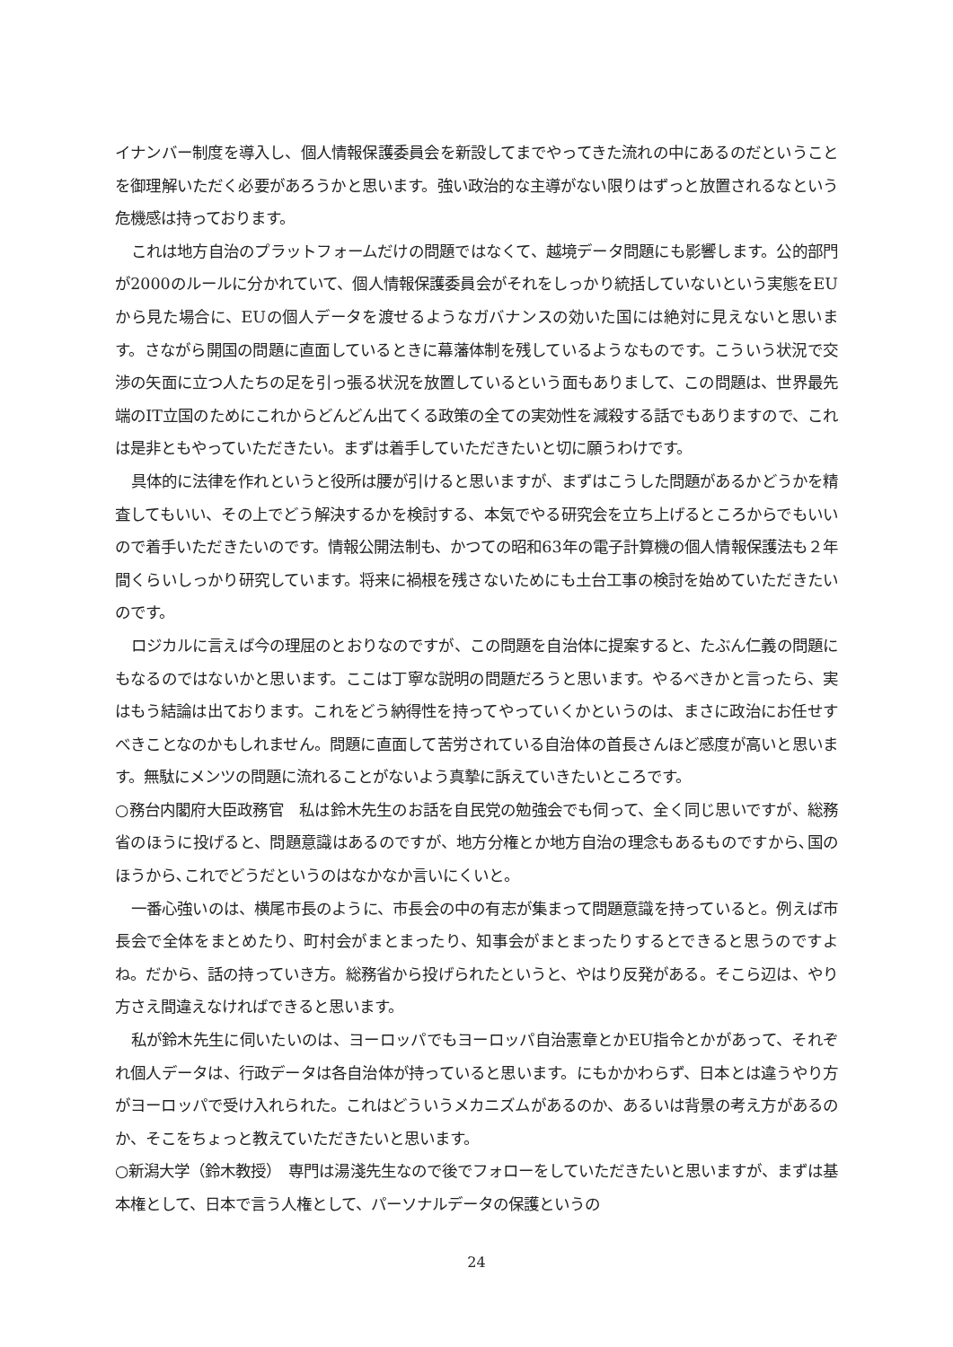イナンバー制度を導入し、個人情報保護委員会を新設してまでやってきた流れの中にあるのだということを御理解いただく必要があろうかと思います。強い政治的な主導がない限りはずっと放置されるなという危機感は持っております。
これは地方自治のプラットフォームだけの問題ではなくて、越境データ問題にも影響します。公的部門が2000のルールに分かれていて、個人情報保護委員会がそれをしっかり統括していないという実態をEUから見た場合に、EUの個人データを渡せるようなガバナンスの効いた国には絶対に見えないと思います。さながら開国の問題に直面しているときに幕藩体制を残しているようなものです。こういう状況で交渉の矢面に立つ人たちの足を引っ張る状況を放置しているという面もありまして、この問題は、世界最先端のIT立国のためにこれからどんどん出てくる政策の全ての実効性を減殺する話でもありますので、これは是非ともやっていただきたい。まずは着手していただきたいと切に願うわけです。
具体的に法律を作れというと役所は腰が引けると思いますが、まずはこうした問題があるかどうかを精査してもいい、その上でどう解決するかを検討する、本気でやる研究会を立ち上げるところからでもいいので着手いただきたいのです。情報公開法制も、かつての昭和63年の電子計算機の個人情報保護法も２年間くらいしっかり研究しています。将来に禍根を残さないためにも土台工事の検討を始めていただきたいのです。
ロジカルに言えば今の理屈のとおりなのですが、この問題を自治体に提案すると、たぶん仁義の問題にもなるのではないかと思います。ここは丁寧な説明の問題だろうと思います。やるべきかと言ったら、実はもう結論は出ております。これをどう納得性を持ってやっていくかというのは、まさに政治にお任せすべきことなのかもしれません。問題に直面して苦労されている自治体の首長さんほど感度が高いと思います。無駄にメンツの問題に流れることがないよう真摯に訴えていきたいところです。
○務台内閣府大臣政務官　私は鈴木先生のお話を自民党の勉強会でも伺って、全く同じ思いですが、総務省のほうに投げると、問題意識はあるのですが、地方分権とか地方自治の理念もあるものですから､国のほうから､これでどうだというのはなかなか言いにくいと。
一番心強いのは、横尾市長のように、市長会の中の有志が集まって問題意識を持っていると。例えば市長会で全体をまとめたり、町村会がまとまったり、知事会がまとまったりするとできると思うのですよね。だから、話の持っていき方。総務省から投げられたというと、やはり反発がある。そこら辺は、やり方さえ間違えなければできると思います。
私が鈴木先生に伺いたいのは、ヨーロッパでもヨーロッパ自治憲章とかEU指令とかがあって、それぞれ個人データは、行政データは各自治体が持っていると思います。にもかかわらず、日本とは違うやり方がヨーロッパで受け入れられた。これはどういうメカニズムがあるのか、あるいは背景の考え方があるのか、そこをちょっと教えていただきたいと思います。
○新潟大学（鈴木教授）　専門は湯淺先生なので後でフォローをしていただきたいと思いますが、まずは基本権として、日本で言う人権として、パーソナルデータの保護というの
24